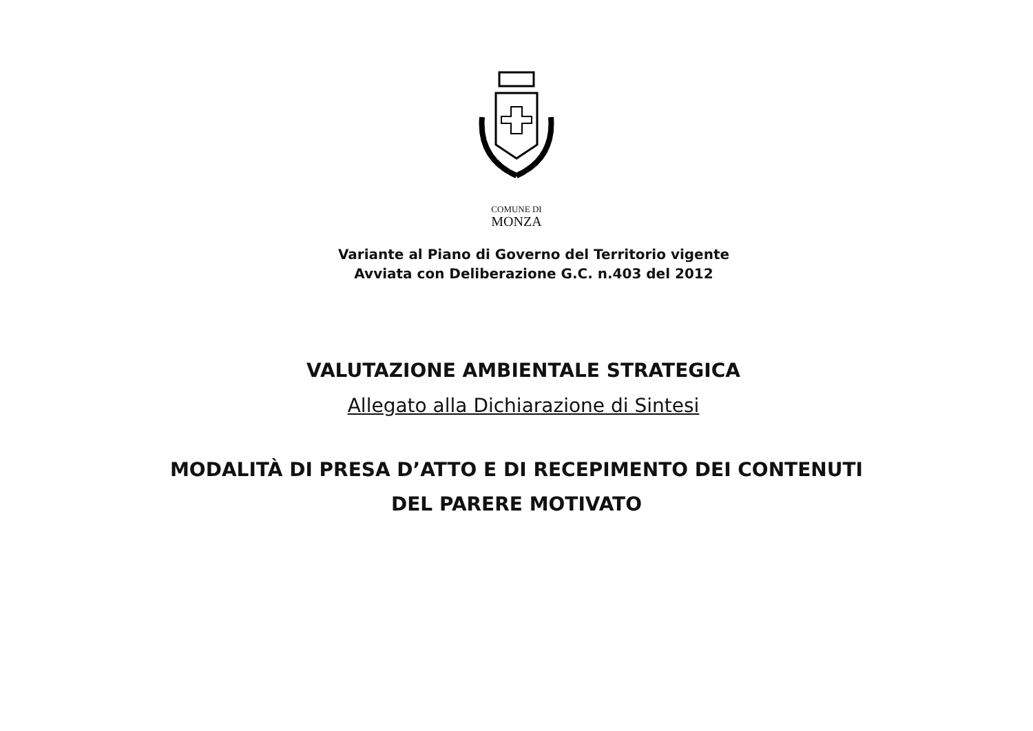COMUNE DI
MONZA
Variante al Piano di Governo del Territorio vigente
Avviata con Deliberazione G.C. n.403 del 2012
VALUTAZIONE AMBIENTALE STRATEGICA
Allegato alla Dichiarazione di Sintesi
MODALITÀ DI PRESA D’ATTO E DI RECEPIMENTO DEI CONTENUTI
DEL PARERE MOTIVATO